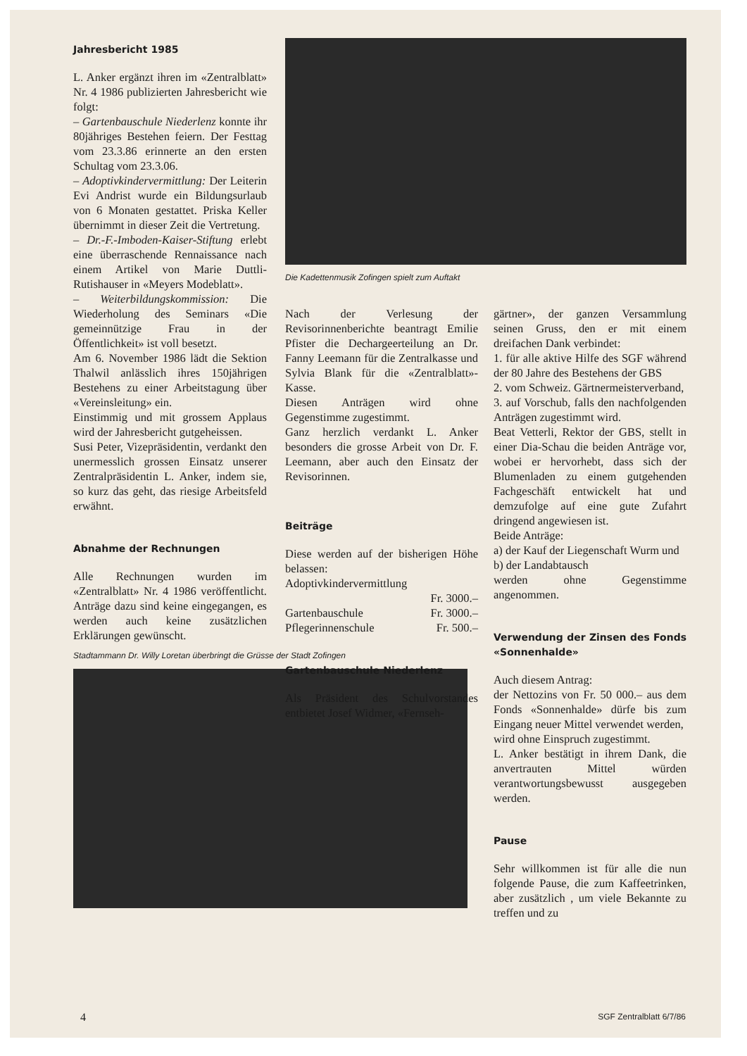Jahresbericht 1985
L. Anker ergänzt ihren im «Zentralblatt» Nr. 4 1986 publizierten Jahresbericht wie folgt:
– Gartenbauschule Niederlenz konnte ihr 80jähriges Bestehen feiern. Der Festtag vom 23.3.86 erinnerte an den ersten Schultag vom 23.3.06.
– Adoptivkindervermittlung: Der Leiterin Evi Andrist wurde ein Bildungsurlaub von 6 Monaten gestattet. Priska Keller übernimmt in dieser Zeit die Vertretung.
– Dr.-F.-Imboden-Kaiser-Stiftung erlebt eine überraschende Rennaissance nach einem Artikel von Marie Duttli-Rutishauser in «Meyers Modeblatt».
– Weiterbildungskommission: Die Wiederholung des Seminars «Die gemeinnützige Frau in der Öffentlichkeit» ist voll besetzt.
Am 6. November 1986 lädt die Sektion Thalwil anlässlich ihres 150jährigen Bestehens zu einer Arbeitstagung über «Vereinsleitung» ein.
Einstimmig und mit grossem Applaus wird der Jahresbericht gutgeheissen.
Susi Peter, Vizepräsidentin, verdankt den unermesslich grossen Einsatz unserer Zentralpräsidentin L. Anker, indem sie, so kurz das geht, das riesige Arbeitsfeld erwähnt.
Abnahme der Rechnungen
Alle Rechnungen wurden im «Zentralblatt» Nr. 4 1986 veröffentlicht. Anträge dazu sind keine eingegangen, es werden auch keine zusätzlichen Erklärungen gewünscht.
Stadtammann Dr. Willy Loretan überbringt die Grüsse der Stadt Zofingen
Die Kadettenmusik Zofingen spielt zum Auftakt
Nach der Verlesung der Revisorinnenberichte beantragt Emilie Pfister die Dechargeerteilung an Dr. Fanny Leemann für die Zentralkasse und Sylvia Blank für die «Zentralblatt»-Kasse.
Diesen Anträgen wird ohne Gegenstimme zugestimmt.
Ganz herzlich verdankt L. Anker besonders die grosse Arbeit von Dr. F. Leemann, aber auch den Einsatz der Revisorinnen.
Beiträge
Diese werden auf der bisherigen Höhe belassen:
Adoptivkindervermittlung
Fr. 3000.–
Gartenbauschule Fr. 3000.–
Pflegerinnenschule Fr. 500.–
Gartenbauschule Niederlenz
Als Präsident des Schulvorstandes entbietet Josef Widmer, «Fernseh-
gärtner», der ganzen Versammlung seinen Gruss, den er mit einem dreifachen Dank verbindet:
1. für alle aktive Hilfe des SGF während der 80 Jahre des Bestehens der GBS
2. vom Schweiz. Gärtnermeisterverband,
3. auf Vorschub, falls den nachfolgenden Anträgen zugestimmt wird.
Beat Vetterli, Rektor der GBS, stellt in einer Dia-Schau die beiden Anträge vor, wobei er hervorhebt, dass sich der Blumenladen zu einem gutgehenden Fachgeschäft entwickelt hat und demzufolge auf eine gute Zufahrt dringend angewiesen ist.
Beide Anträge:
a) der Kauf der Liegenschaft Wurm und
b) der Landabtausch
werden ohne Gegenstimme angenommen.
Verwendung der Zinsen des Fonds «Sonnenhalde»
Auch diesem Antrag:
der Nettozins von Fr. 50 000.– aus dem Fonds «Sonnenhalde» dürfe bis zum Eingang neuer Mittel verwendet werden,
wird ohne Einspruch zugestimmt.
L. Anker bestätigt in ihrem Dank, die anvertrauten Mittel würden verantwortungsbewusst ausgegeben werden.
Pause
Sehr willkommen ist für alle die nun folgende Pause, die zum Kaffeetrinken, aber zusätzlich , um viele Bekannte zu treffen und zu
4 SGF Zentralblatt 6/7/86